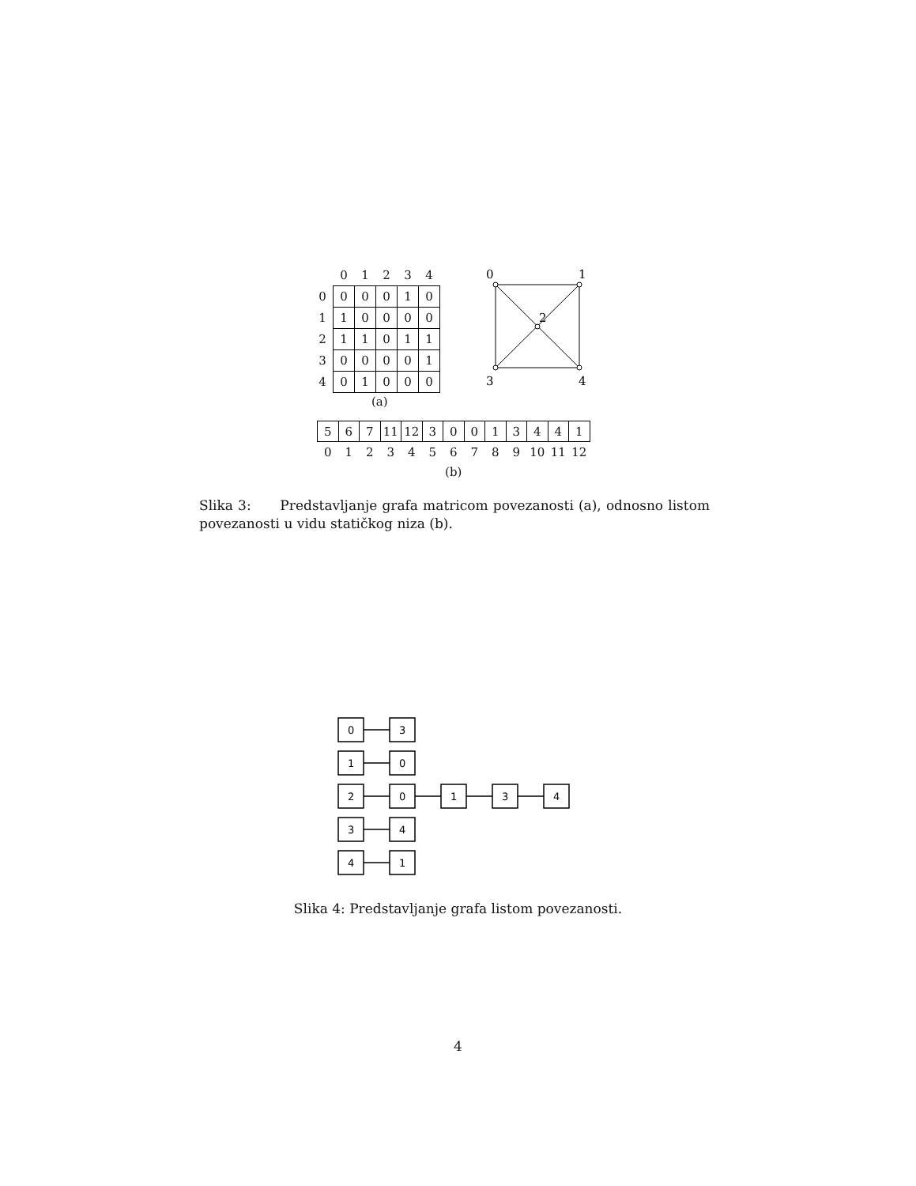| | 0 | 1 | 2 | 3 | 4 |
| --- | --- | --- | --- | --- | --- |
| 0 | 0 | 0 | 0 | 1 | 0 |
| 1 | 1 | 0 | 0 | 0 | 0 |
| 2 | 1 | 1 | 0 | 1 | 1 |
| 3 | 0 | 0 | 0 | 0 | 1 |
| 4 | 0 | 1 | 0 | 0 | 0 |
(a)
0
1
2
3
4
| 5 | 6 | 7 | 11 | 12 | 3 | 0 | 0 | 1 | 3 | 4 | 4 | 1 |
| 0 | 1 | 2 | 3 | 4 | 5 | 6 | 7 | 8 | 9 | 10 | 11 | 12 |
| (b) | | | | | | | | | | | | |
Slika 3: Predstavljanje grafa matricom povezanosti (a), odnosno listom povezanosti u vidu statičkog niza (b).
0
3
1
0
2
0
1
3
4
3
4
4
1
Slika 4: Predstavljanje grafa listom povezanosti.
4